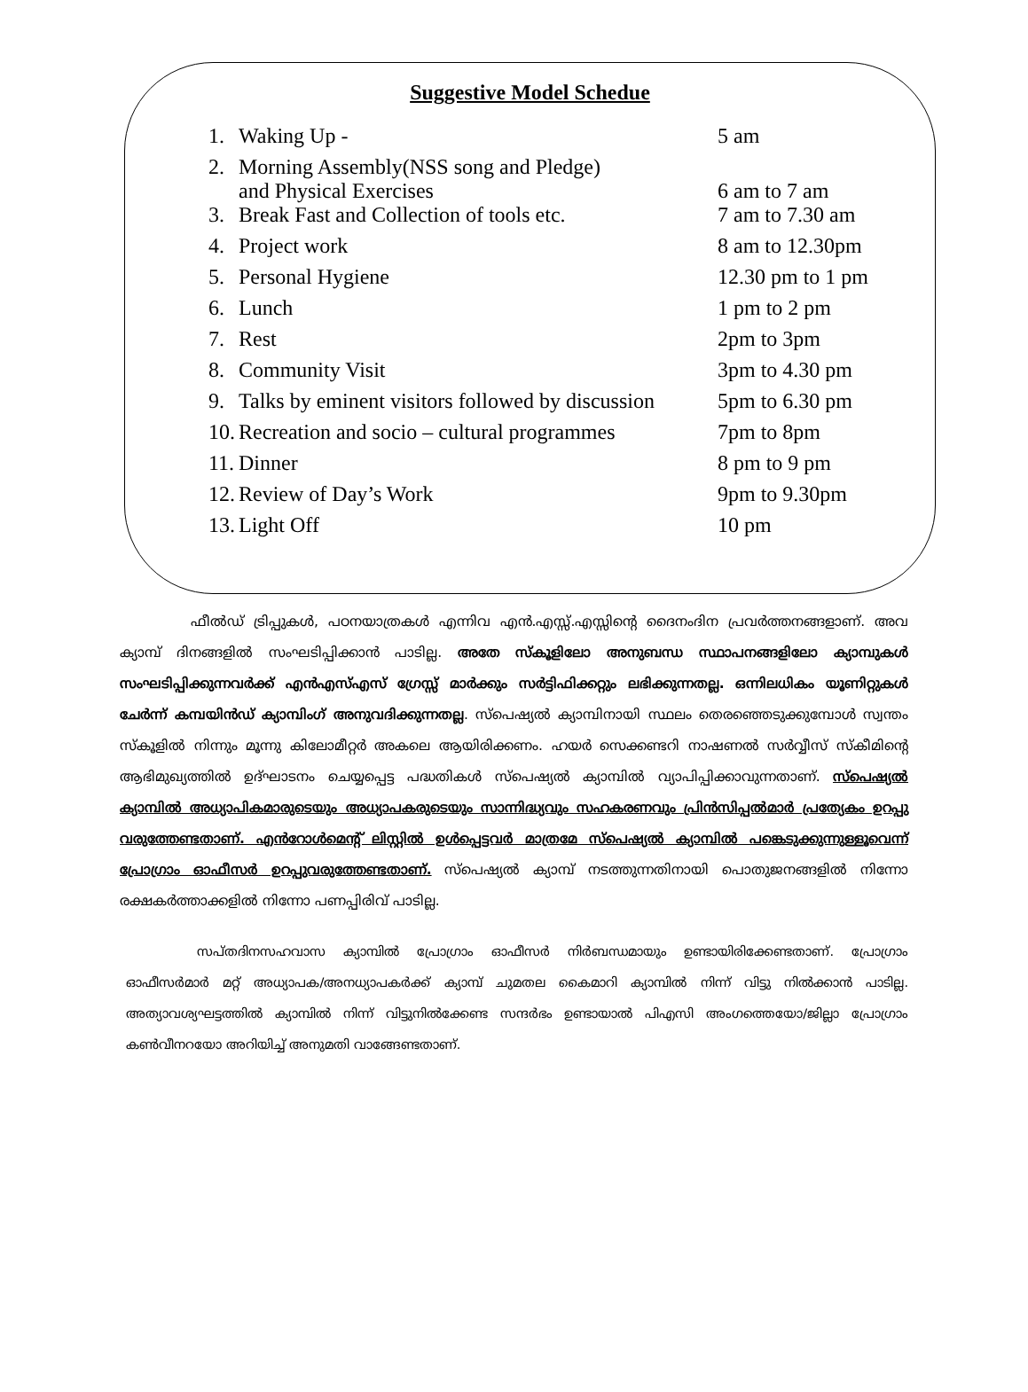Suggestive Model Schedue
| 1. | Waking Up - | 5 am |
| 2. | Morning Assembly(NSS song and Pledge) and Physical Exercises | 6 am to 7 am |
| 3. | Break Fast and Collection of tools etc. | 7 am to 7.30 am |
| 4. | Project work | 8 am to 12.30pm |
| 5. | Personal Hygiene | 12.30 pm to 1 pm |
| 6. | Lunch | 1 pm to 2 pm |
| 7. | Rest | 2pm to 3pm |
| 8. | Community Visit | 3pm to 4.30 pm |
| 9. | Talks by eminent visitors followed by discussion | 5pm to 6.30 pm |
| 10. | Recreation and socio – cultural programmes | 7pm to 8pm |
| 11. | Dinner | 8 pm to 9 pm |
| 12. | Review of Day’s Work | 9pm to 9.30pm |
| 13. | Light Off | 10 pm |
ഫീൽഡ് ട്രിപ്പുകൾ, പഠനയാത്രകൾ എന്നിവ എൻ.എസ്സ്.എസ്സിന്റെ ദൈനംദിന പ്രവർത്തനങ്ങളാണ്. അവ ക്യാമ്പ് ദിനങ്ങളിൽ സംഘടിപ്പിക്കാൻ പാടില്ല. അതേ സ്കൂളിലോ അനുബന്ധ സ്ഥാപനങ്ങളിലോ ക്യാമ്പുകൾ സംഘടിപ്പിക്കുന്നവർക്ക് എൻഎസ്എസ് ഗ്രേസ്സ് മാർക്കും സർട്ടിഫിക്കറ്റും ലഭിക്കുന്നതല്ല. ഒന്നിലധികം യൂണിറ്റുകൾ ചേർന്ന് കമ്പയിൻഡ് ക്യാമ്പിംഗ് അനുവദിക്കുന്നതല്ല. സ്പെഷ്യൽ ക്യാമ്പിനായി സ്ഥലം തെരഞ്ഞെടുക്കുമ്പോൾ സ്വന്തം സ്കൂളിൽ നിന്നും മൂന്നു കിലോമീറ്റർ അകലെ ആയിരിക്കണം. ഹയർ സെക്കണ്ടറി നാഷണൽ സർവ്വീസ് സ്കീമിന്റെ ആഭിമുഖ്യത്തിൽ ഉദ്ഘാടനം ചെയ്യപ്പെട്ട പദ്ധതികൾ സ്പെഷ്യൽ ക്യാമ്പിൽ വ്യാപിപ്പിക്കാവുന്നതാണ്. സ്പെഷ്യൽ ക്യാമ്പിൽ അധ്യാപികമാരുടെയും അധ്യാപകരുടെയും സാന്നിദ്ധ്യവും സഹകരണവും പ്രിൻസിപ്പൽമാർ പ്രത്യേകം ഉറപ്പു വരുത്തേണ്ടതാണ്. എൻറോൾമെന്റ് ലിസ്റ്റിൽ ഉൾപ്പെട്ടവർ മാത്രമേ സ്പെഷ്യൽ ക്യാമ്പിൽ പങ്കെടുക്കുന്നുള്ളൂവെന്ന് പ്രോഗ്രാം ഓഫീസർ ഉറപ്പുവരുത്തേണ്ടതാണ്. സ്പെഷ്യൽ ക്യാമ്പ് നടത്തുന്നതിനായി പൊതുജനങ്ങളിൽ നിന്നോ രക്ഷകർത്താക്കളിൽ നിന്നോ പണപ്പിരിവ് പാടില്ല.
സപ്തദിനസഹവാസ ക്യാമ്പിൽ പ്രോഗ്രാം ഓഫീസർ നിർബന്ധമായും ഉണ്ടായിരിക്കേണ്ടതാണ്. പ്രോഗ്രാം ഓഫീസർമാർ മറ്റ് അധ്യാപക/അനധ്യാപകർക്ക് ക്യാമ്പ് ചുമതല കൈമാറി ക്യാമ്പിൽ നിന്ന് വിട്ടു നിൽക്കാൻ പാടില്ല. അത്യാവശ്യഘട്ടത്തിൽ ക്യാമ്പിൽ നിന്ന് വിട്ടുനിൽക്കേണ്ട സന്ദർഭം ഉണ്ടായാൽ പിഎസി അംഗത്തെയോ/ജില്ലാ പ്രോഗ്രാം കൺവീനറയോ അറിയിച്ച് അനുമതി വാങ്ങേണ്ടതാണ്.